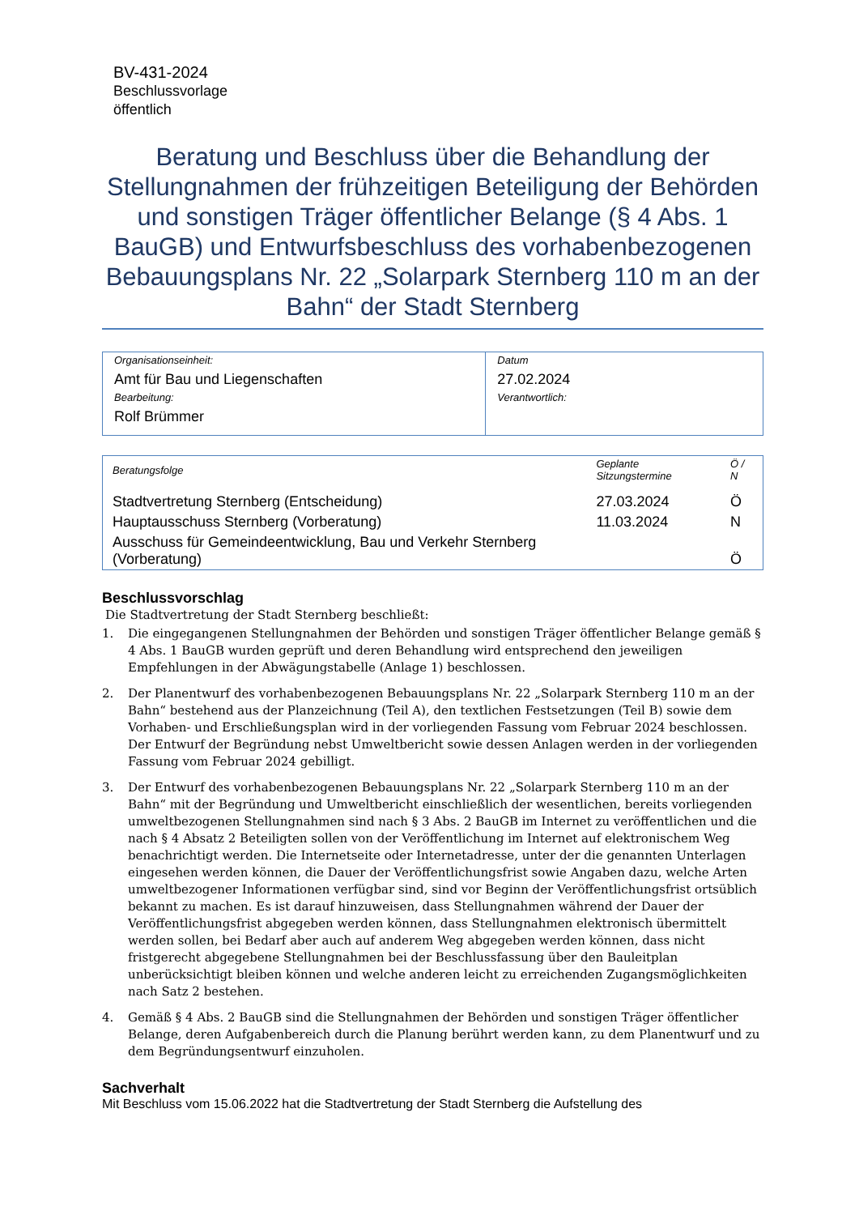BV-431-2024
Beschlussvorlage
öffentlich
Beratung und Beschluss über die Behandlung der Stellungnahmen der frühzeitigen Beteiligung der Behörden und sonstigen Träger öffentlicher Belange (§ 4 Abs. 1 BauGB) und Entwurfsbeschluss des vorhabenbezogenen Bebauungsplans Nr. 22 „Solarpark Sternberg 110 m an der Bahn“ der Stadt Sternberg
| Organisationseinheit: Amt für Bau und Liegenschaften Bearbeitung: Rolf Brümmer | Datum 27.02.2024 Verantwortlich: |
| Beratungsfolge | Geplante Sitzungstermine | Ö / N |
| --- | --- | --- |
| Stadtvertretung Sternberg (Entscheidung) | 27.03.2024 | Ö |
| Hauptausschuss Sternberg (Vorberatung) | 11.03.2024 | N |
| Ausschuss für Gemeindeentwicklung, Bau und Verkehr Sternberg (Vorberatung) | | Ö |
Beschlussvorschlag
Die Stadtvertretung der Stadt Sternberg beschließt:
1. Die eingegangenen Stellungnahmen der Behörden und sonstigen Träger öffentlicher Belange gemäß § 4 Abs. 1 BauGB wurden geprüft und deren Behandlung wird entsprechend den jeweiligen Empfehlungen in der Abwägungstabelle (Anlage 1) beschlossen.
2. Der Planentwurf des vorhabenbezogenen Bebauungsplans Nr. 22 „Solarpark Sternberg 110 m an der Bahn“ bestehend aus der Planzeichnung (Teil A), den textlichen Festsetzungen (Teil B) sowie dem Vorhaben- und Erschließungsplan wird in der vorliegenden Fassung vom Februar 2024 beschlossen. Der Entwurf der Begründung nebst Umweltbericht sowie dessen Anlagen werden in der vorliegenden Fassung vom Februar 2024 gebilligt.
3. Der Entwurf des vorhabenbezogenen Bebauungsplans Nr. 22 „Solarpark Sternberg 110 m an der Bahn“ mit der Begründung und Umweltbericht einschließlich der wesentlichen, bereits vorliegenden umweltbezogenen Stellungnahmen sind nach § 3 Abs. 2 BauGB im Internet zu veröffentlichen und die nach § 4 Absatz 2 Beteiligten sollen von der Veröffentlichung im Internet auf elektronischem Weg benachrichtigt werden. Die Internetseite oder Internetadresse, unter der die genannten Unterlagen eingesehen werden können, die Dauer der Veröffentlichungsfrist sowie Angaben dazu, welche Arten umweltbezogener Informationen verfügbar sind, sind vor Beginn der Veröffentlichungsfrist ortsüblich bekannt zu machen. Es ist darauf hinzuweisen, dass Stellungnahmen während der Dauer der Veröffentlichungsfrist abgegeben werden können, dass Stellungnahmen elektronisch übermittelt werden sollen, bei Bedarf aber auch auf anderem Weg abgegeben werden können, dass nicht fristgerecht abgegebene Stellungnahmen bei der Beschlussfassung über den Bauleitplan unberücksichtigt bleiben können und welche anderen leicht zu erreichenden Zugangsmöglichkeiten nach Satz 2 bestehen.
4. Gemäß § 4 Abs. 2 BauGB sind die Stellungnahmen der Behörden und sonstigen Träger öffentlicher Belange, deren Aufgabenbereich durch die Planung berührt werden kann, zu dem Planentwurf und zu dem Begründungsentwurf einzuholen.
Sachverhalt
Mit Beschluss vom 15.06.2022 hat die Stadtvertretung der Stadt Sternberg die Aufstellung des